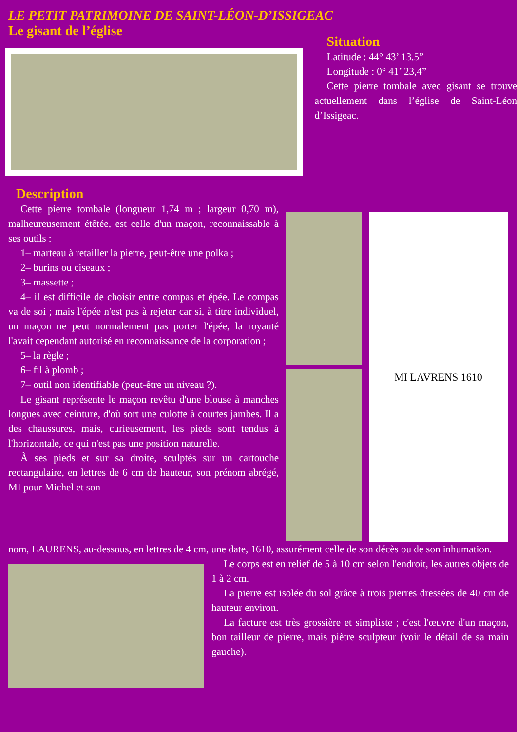LE PETIT PATRIMOINE DE SAINT-LÉON-D’ISSIGEAC
Le gisant de l’église
Situation
Latitude : 44° 43’ 13,5”
Longitude : 0° 41’ 23,4”
Cette pierre tombale avec gisant se trouve actuellement dans l’église de Saint-Léon d’Issigeac.
Description
Cette pierre tombale (longueur 1,74 m ; largeur 0,70 m), malheureusement étêtée, est celle d'un maçon, reconnaissable à ses outils :
1– marteau à retailler la pierre, peut-être une polka ;
2– burins ou ciseaux ;
3– massette ;
4– il est difficile de choisir entre compas et épée. Le compas va de soi ; mais l'épée n'est pas à rejeter car si, à titre individuel, un maçon ne peut normalement pas porter l'épée, la royauté l'avait cependant autorisé en reconnaissance de la corporation ;
5– la règle ;
6– fil à plomb ;
7– outil non identifiable (peut-être un niveau ?).
Le gisant représente le maçon revêtu d'une blouse à manches longues avec ceinture, d'où sort une culotte à courtes jambes. Il a des chaussures, mais, curieusement, les pieds sont tendus à l'horizontale, ce qui n'est pas une position naturelle.
À ses pieds et sur sa droite, sculptés sur un cartouche rectangulaire, en lettres de 6 cm de hauteur, son prénom abrégé, MI pour Michel et son
MI LAVRENS 1610
nom, LAURENS, au-dessous, en lettres de 4 cm, une date, 1610, assurément celle de son décès ou de son inhumation.
Le corps est en relief de 5 à 10 cm selon l'endroit, les autres objets de 1 à 2 cm.
La pierre est isolée du sol grâce à trois pierres dressées de 40 cm de hauteur environ.
La facture est très grossière et simpliste ; c'est l'œuvre d'un maçon, bon tailleur de pierre, mais piètre sculpteur (voir le détail de sa main gauche).